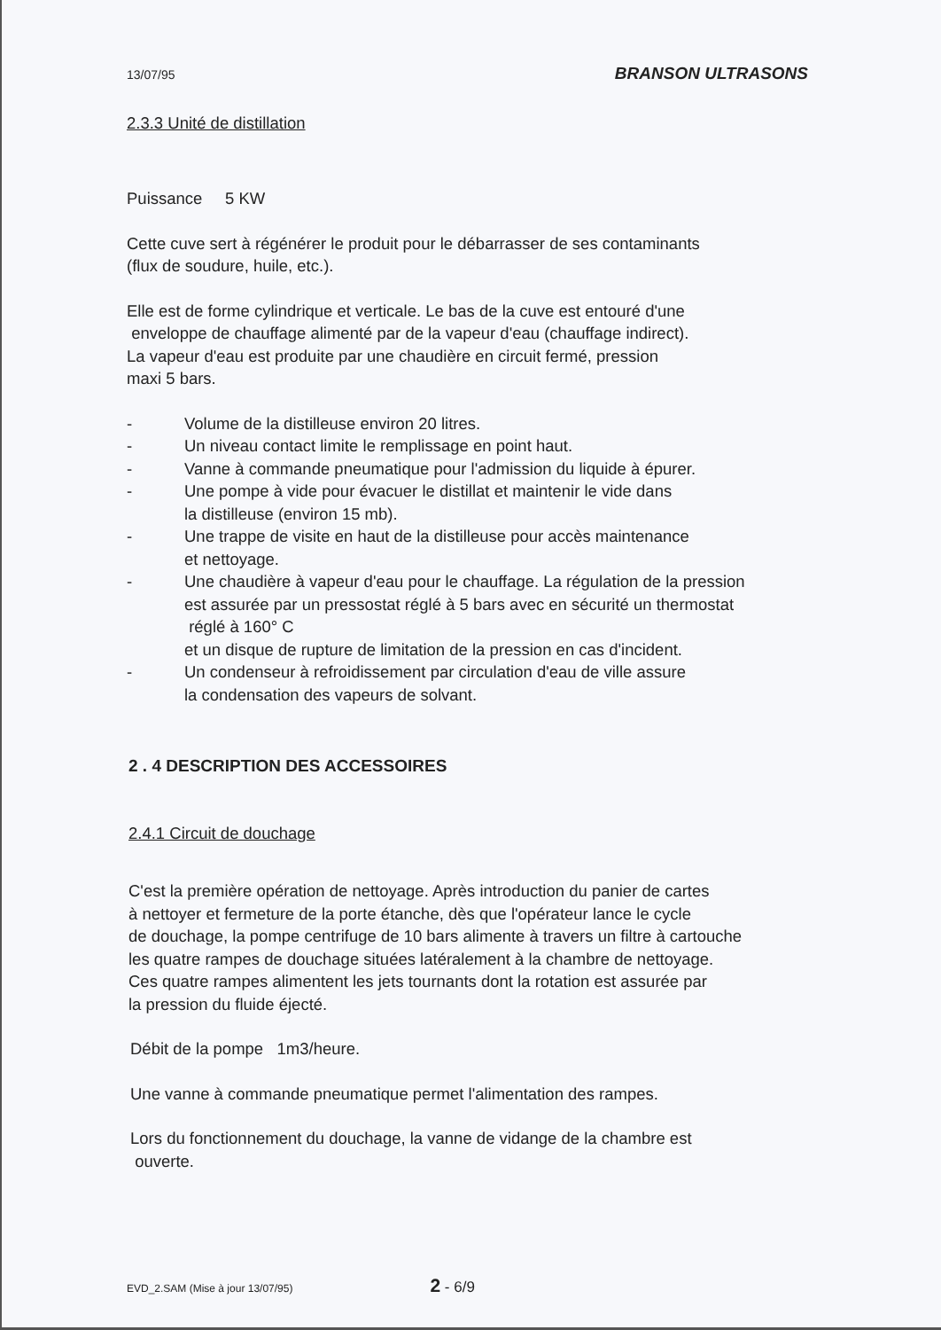13/07/95 BRANSON ULTRASONS
2.3.3 Unité de distillation
Puissance 5 KW
Cette cuve sert à régénérer le produit pour le débarrasser de ses contaminants
(flux de soudure, huile, etc.).
Elle est de forme cylindrique et verticale. Le bas de la cuve est entouré d'une
enveloppe de chauffage alimenté par de la vapeur d'eau (chauffage indirect).
La vapeur d'eau est produite par une chaudière en circuit fermé, pression
maxi 5 bars.
- Volume de la distilleuse environ 20 litres.
- Un niveau contact limite le remplissage en point haut.
- Vanne à commande pneumatique pour l'admission du liquide à épurer.
- Une pompe à vide pour évacuer le distillat et maintenir le vide dans
la distilleuse (environ 15 mb).
- Une trappe de visite en haut de la distilleuse pour accès maintenance
et nettoyage.
- Une chaudière à vapeur d'eau pour le chauffage. La régulation de la pression
est assurée par un pressostat réglé à 5 bars avec en sécurité un thermostat
réglé à 160° C
et un disque de rupture de limitation de la pression en cas d'incident.
- Un condenseur à refroidissement par circulation d'eau de ville assure
la condensation des vapeurs de solvant.
2 . 4 DESCRIPTION DES ACCESSOIRES
2.4.1 Circuit de douchage
C'est la première opération de nettoyage. Après introduction du panier de cartes
à nettoyer et fermeture de la porte étanche, dès que l'opérateur lance le cycle
de douchage, la pompe centrifuge de 10 bars alimente à travers un filtre à cartouche
les quatre rampes de douchage situées latéralement à la chambre de nettoyage.
Ces quatre rampes alimentent les jets tournants dont la rotation est assurée par
la pression du fluide éjecté.
Débit de la pompe 1m3/heure.
Une vanne à commande pneumatique permet l'alimentation des rampes.
Lors du fonctionnement du douchage, la vanne de vidange de la chambre est
ouverte.
EVD_2.SAM (Mise à jour 13/07/95) 2 - 6/9